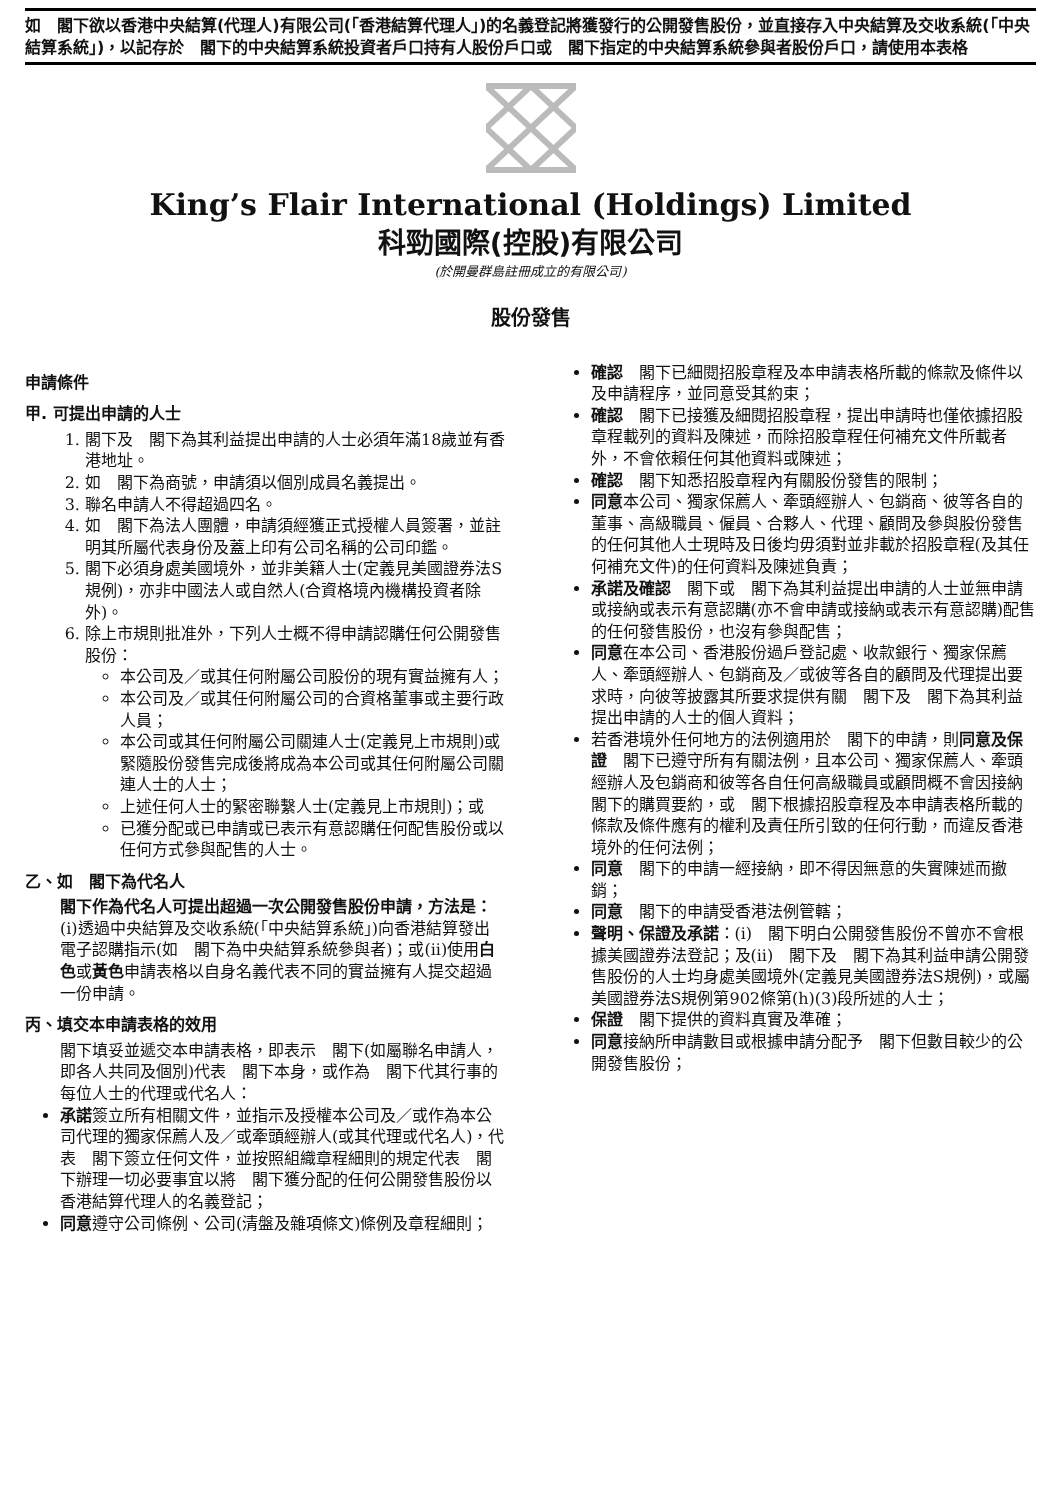如　閣下欲以香港中央結算(代理人)有限公司(「香港結算代理人」)的名義登記將獲發行的公開發售股份，並直接存入中央結算及交收系統(「中央結算系統」)，以記存於　閣下的中央結算系統投資者戶口持有人股份戶口或　閣下指定的中央結算系統參與者股份戶口，請使用本表格
King’s Flair International (Holdings) Limited
科勁國際(控股)有限公司
(於開曼群島註冊成立的有限公司)
股份發售
申請條件
甲. 可提出申請的人士
1. 閣下及　閣下為其利益提出申請的人士必須年滿18歲並有香港地址。
2. 如　閣下為商號，申請須以個別成員名義提出。
3. 聯名申請人不得超過四名。
4. 如　閣下為法人團體，申請須經獲正式授權人員簽署，並註明其所屬代表身份及蓋上印有公司名稱的公司印鑑。
5. 閣下必須身處美國境外，並非美籍人士(定義見美國證券法S規例)，亦非中國法人或自然人(合資格境內機構投資者除外)。
6. 除上市規則批准外，下列人士概不得申請認購任何公開發售股份：
本公司及／或其任何附屬公司股份的現有實益擁有人；
本公司及／或其任何附屬公司的合資格董事或主要行政人員；
本公司或其任何附屬公司關連人士(定義見上市規則)或緊隨股份發售完成後將成為本公司或其任何附屬公司關連人士的人士；
上述任何人士的緊密聯繫人士(定義見上市規則)；或
已獲分配或已申請或已表示有意認購任何配售股份或以任何方式參與配售的人士。
乙、如　閣下為代名人
閣下作為代名人可提出超過一次公開發售股份申請，方法是：(i)透過中央結算及交收系統(「中央結算系統」)向香港結算發出電子認購指示(如　閣下為中央結算系統參與者)；或(ii)使用白色或黃色申請表格以自身名義代表不同的實益擁有人提交超過一份申請。
丙、填交本申請表格的效用
閣下填妥並遞交本申請表格，即表示　閣下(如屬聯名申請人，即各人共同及個別)代表　閣下本身，或作為　閣下代其行事的每位人士的代理或代名人：
承諾簽立所有相關文件，並指示及授權本公司及／或作為本公司代理的獨家保薦人及／或牽頭經辦人(或其代理或代名人)，代表　閣下簽立任何文件，並按照組織章程細則的規定代表　閣下辦理一切必要事宜以將　閣下獲分配的任何公開發售股份以香港結算代理人的名義登記；
同意遵守公司條例、公司(清盤及雜項條文)條例及章程細則；
確認　閣下已細閱招股章程及本申請表格所載的條款及條件以及申請程序，並同意受其約束；
確認　閣下已接獲及細閱招股章程，提出申請時也僅依據招股章程載列的資料及陳述，而除招股章程任何補充文件所載者外，不會依賴任何其他資料或陳述；
確認　閣下知悉招股章程內有關股份發售的限制；
同意本公司、獨家保薦人、牽頭經辦人、包銷商、彼等各自的董事、高級職員、僱員、合夥人、代理、顧問及參與股份發售的任何其他人士現時及日後均毋須對並非載於招股章程(及其任何補充文件)的任何資料及陳述負責；
承諾及確認　閣下或　閣下為其利益提出申請的人士並無申請或接納或表示有意認購(亦不會申請或接納或表示有意認購)配售的任何發售股份，也沒有參與配售；
同意在本公司、香港股份過戶登記處、收款銀行、獨家保薦人、牽頭經辦人、包銷商及／或彼等各自的顧問及代理提出要求時，向彼等披露其所要求提供有關　閣下及　閣下為其利益提出申請的人士的個人資料；
若香港境外任何地方的法例適用於　閣下的申請，則同意及保證　閣下已遵守所有有關法例，且本公司、獨家保薦人、牽頭經辦人及包銷商和彼等各自任何高級職員或顧問概不會因接納　閣下的購買要約，或　閣下根據招股章程及本申請表格所載的條款及條件應有的權利及責任所引致的任何行動，而違反香港境外的任何法例；
同意　閣下的申請一經接納，即不得因無意的失實陳述而撤銷；
同意　閣下的申請受香港法例管轄；
聲明、保證及承諾：(i)　閣下明白公開發售股份不曾亦不會根據美國證券法登記；及(ii)　閣下及　閣下為其利益申請公開發售股份的人士均身處美國境外(定義見美國證券法S規例)，或屬美國證券法S規例第902條第(h)(3)段所述的人士；
保證　閣下提供的資料真實及準確；
同意接納所申請數目或根據申請分配予　閣下但數目較少的公開發售股份；